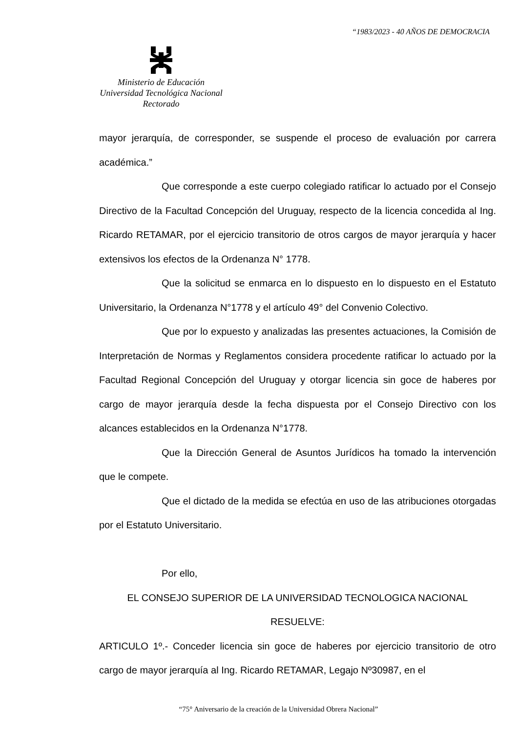“1983/2023 - 40 AÑOS DE DEMOCRACIA
Ministerio de Educación
Universidad Tecnológica Nacional
Rectorado
mayor jerarquía, de corresponder, se suspende el proceso de evaluación por carrera académica.”
Que corresponde a este cuerpo colegiado ratificar lo actuado por el Consejo Directivo de la Facultad Concepción del Uruguay, respecto de la licencia concedida al Ing. Ricardo RETAMAR, por el ejercicio transitorio de otros cargos de mayor jerarquía y hacer extensivos los efectos de la Ordenanza N° 1778.
Que la solicitud se enmarca en lo dispuesto en lo dispuesto en el Estatuto Universitario, la Ordenanza N°1778 y el artículo 49° del Convenio Colectivo.
Que por lo expuesto y analizadas las presentes actuaciones, la Comisión de Interpretación de Normas y Reglamentos considera procedente ratificar lo actuado por la Facultad Regional Concepción del Uruguay y otorgar licencia sin goce de haberes por cargo de mayor jerarquía desde la fecha dispuesta por el Consejo Directivo con los alcances establecidos en la Ordenanza N°1778.
Que la Dirección General de Asuntos Jurídicos ha tomado la intervención que le compete.
Que el dictado de la medida se efectúa en uso de las atribuciones otorgadas por el Estatuto Universitario.
Por ello,
EL CONSEJO SUPERIOR DE LA UNIVERSIDAD TECNOLOGICA NACIONAL
RESUELVE:
ARTICULO 1º.- Conceder licencia sin goce de haberes por ejercicio transitorio de otro cargo de mayor jerarquía al Ing. Ricardo RETAMAR, Legajo Nº30987, en el
“75° Aniversario de la creación de la Universidad Obrera Nacional”